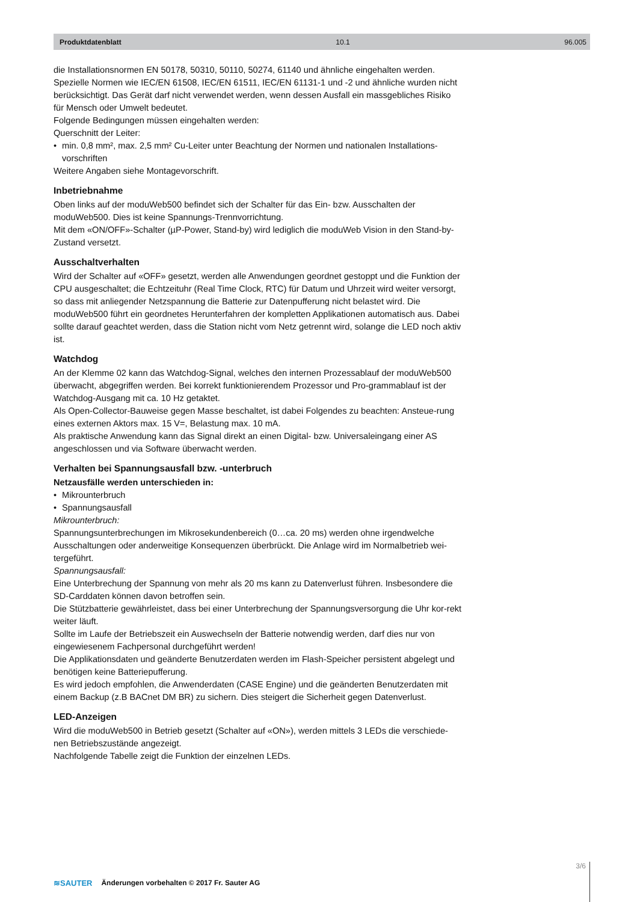Produktdatenblatt 10.1 96.005
die Installationsnormen EN 50178, 50310, 50110, 50274, 61140 und ähnliche eingehalten werden. Spezielle Normen wie IEC/EN 61508, IEC/EN 61511, IEC/EN 61131-1 und -2 und ähnliche wurden nicht berücksichtigt. Das Gerät darf nicht verwendet werden, wenn dessen Ausfall ein massgebliches Risiko für Mensch oder Umwelt bedeutet.
Folgende Bedingungen müssen eingehalten werden:
Querschnitt der Leiter:
• min. 0,8 mm², max. 2,5 mm² Cu-Leiter unter Beachtung der Normen und nationalen Installations-vorschriften
Weitere Angaben siehe Montagevorschrift.
Inbetriebnahme
Oben links auf der moduWeb500 befindet sich der Schalter für das Ein- bzw. Ausschalten der moduWeb500. Dies ist keine Spannungs-Trennvorrichtung.
Mit dem «ON/OFF»-Schalter (µP-Power, Stand-by) wird lediglich die moduWeb Vision in den Stand-by-Zustand versetzt.
Ausschaltverhalten
Wird der Schalter auf «OFF» gesetzt, werden alle Anwendungen geordnet gestoppt und die Funktion der CPU ausgeschaltet; die Echtzeituhr (Real Time Clock, RTC) für Datum und Uhrzeit wird weiter versorgt, so dass mit anliegender Netzspannung die Batterie zur Datenpufferung nicht belastet wird. Die moduWeb500 führt ein geordnetes Herunterfahren der kompletten Applikationen automatisch aus. Dabei sollte darauf geachtet werden, dass die Station nicht vom Netz getrennt wird, solange die LED noch aktiv ist.
Watchdog
An der Klemme 02 kann das Watchdog-Signal, welches den internen Prozessablauf der moduWeb500 überwacht, abgegriffen werden. Bei korrekt funktionierendem Prozessor und Pro-grammablauf ist der Watchdog-Ausgang mit ca. 10 Hz getaktet.
Als Open-Collector-Bauweise gegen Masse beschaltet, ist dabei Folgendes zu beachten: Ansteue-rung eines externen Aktors max. 15 V=, Belastung max. 10 mA.
Als praktische Anwendung kann das Signal direkt an einen Digital- bzw. Universaleingang einer AS angeschlossen und via Software überwacht werden.
Verhalten bei Spannungsausfall bzw. -unterbruch
Netzausfälle werden unterschieden in:
• Mikrounterbruch
• Spannungsausfall
Mikrounterbruch:
Spannungsunterbrechungen im Mikrosekundenbereich (0…ca. 20 ms) werden ohne irgendwelche Ausschaltungen oder anderweitige Konsequenzen überbrückt. Die Anlage wird im Normalbetrieb wei-tergeführt.
Spannungsausfall:
Eine Unterbrechung der Spannung von mehr als 20 ms kann zu Datenverlust führen. Insbesondere die SD-Carddaten können davon betroffen sein.
Die Stützbatterie gewährleistet, dass bei einer Unterbrechung der Spannungsversorgung die Uhr kor-rekt weiter läuft.
Sollte im Laufe der Betriebszeit ein Auswechseln der Batterie notwendig werden, darf dies nur von eingewiesenem Fachpersonal durchgeführt werden!
Die Applikationsdaten und geänderte Benutzerdaten werden im Flash-Speicher persistent abgelegt und benötigen keine Batteriepufferung.
Es wird jedoch empfohlen, die Anwenderdaten (CASE Engine) und die geänderten Benutzerdaten mit einem Backup (z.B BACnet DM BR) zu sichern. Dies steigert die Sicherheit gegen Datenverlust.
LED-Anzeigen
Wird die moduWeb500 in Betrieb gesetzt (Schalter auf «ON»), werden mittels 3 LEDs die verschiede-nen Betriebszustände angezeigt.
Nachfolgende Tabelle zeigt die Funktion der einzelnen LEDs.
≋SAUTER Änderungen vorbehalten © 2017 Fr. Sauter AG 3/6